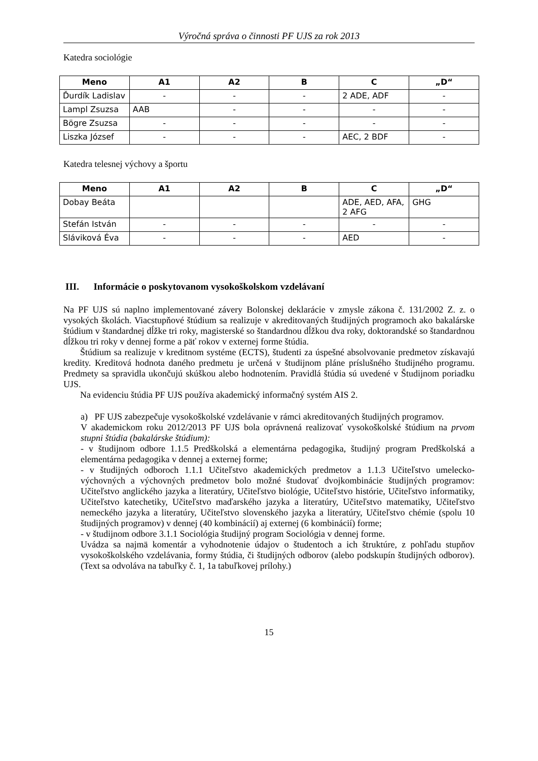Výročná správa o činnosti PF UJS za rok 2013
Katedra sociológie
| Meno | A1 | A2 | B | C | „D“ |
| --- | --- | --- | --- | --- | --- |
| Ďurdík Ladislav | - | - | - | 2 ADE, ADF | - |
| Lampl Zsuzsa | AAB | - | - | - | - |
| Bögre Zsuzsa | - | - | - | - | - |
| Liszka József | - | - | - | AEC, 2 BDF | - |
Katedra telesnej výchovy a športu
| Meno | A1 | A2 | B | C | „D“ |
| --- | --- | --- | --- | --- | --- |
| Dobay Beáta | | | | ADE, AED, AFA, 2 AFG | GHG |
| Stefán István | - | - | - | - | - |
| Sláviková Éva | - | - | - | AED | - |
III. Informácie o poskytovanom vysokoškolskom vzdelávaní
Na PF UJS sú naplno implementované závery Bolonskej deklarácie v zmysle zákona č. 131/2002 Z. z. o vysokých školách. Viacstupňové štúdium sa realizuje v akreditovaných študijných programoch ako bakalárske štúdium v štandardnej dĺžke tri roky, magisterské so štandardnou dĺžkou dva roky, doktorandské so štandardnou dĺžkou tri roky v dennej forme a päť rokov v externej forme štúdia.
Štúdium sa realizuje v kreditnom systéme (ECTS), študenti za úspešné absolvovanie predmetov získavajú kredity. Kreditová hodnota daného predmetu je určená v študijnom pláne príslušného študijného programu. Predmety sa spravidla ukončujú skúškou alebo hodnotením. Pravidlá štúdia sú uvedené v Študijnom poriadku UJS.
Na evidenciu štúdia PF UJS používa akademický informačný systém AIS 2.
a) PF UJS zabezpečuje vysokoškolské vzdelávanie v rámci akreditovaných študijných programov.
V akademickom roku 2012/2013 PF UJS bola oprávnená realizovať vysokoškolské štúdium na prvom stupni štúdia (bakalárske štúdium):
- v študijnom odbore 1.1.5 Predškolská a elementárna pedagogika, študijný program Predškolská a elementárna pedagogika v dennej a externej forme;
- v študijných odboroch 1.1.1 Učiteľstvo akademických predmetov a 1.1.3 Učiteľstvo umelecko-výchovných a výchovných predmetov bolo možné študovať dvojkombinácie študijných programov: Učiteľstvo anglického jazyka a literatúry, Učiteľstvo biológie, Učiteľstvo histórie, Učiteľstvo informatiky, Učiteľstvo katechetiky, Učiteľstvo maďarského jazyka a literatúry, Učiteľstvo matematiky, Učiteľstvo nemeckého jazyka a literatúry, Učiteľstvo slovenského jazyka a literatúry, Učiteľstvo chémie (spolu 10 študijných programov) v dennej (40 kombinácií) aj externej (6 kombinácií) forme;
- v študijnom odbore 3.1.1 Sociológia študijný program Sociológia v dennej forme.
Uvádza sa najmä komentár a vyhodnotenie údajov o študentoch a ich štruktúre, z pohľadu stupňov vysokoškolského vzdelávania, formy štúdia, či študijných odborov (alebo podskupín študijných odborov). (Text sa odvoláva na tabuľky č. 1, 1a tabuľkovej prílohy.)
15